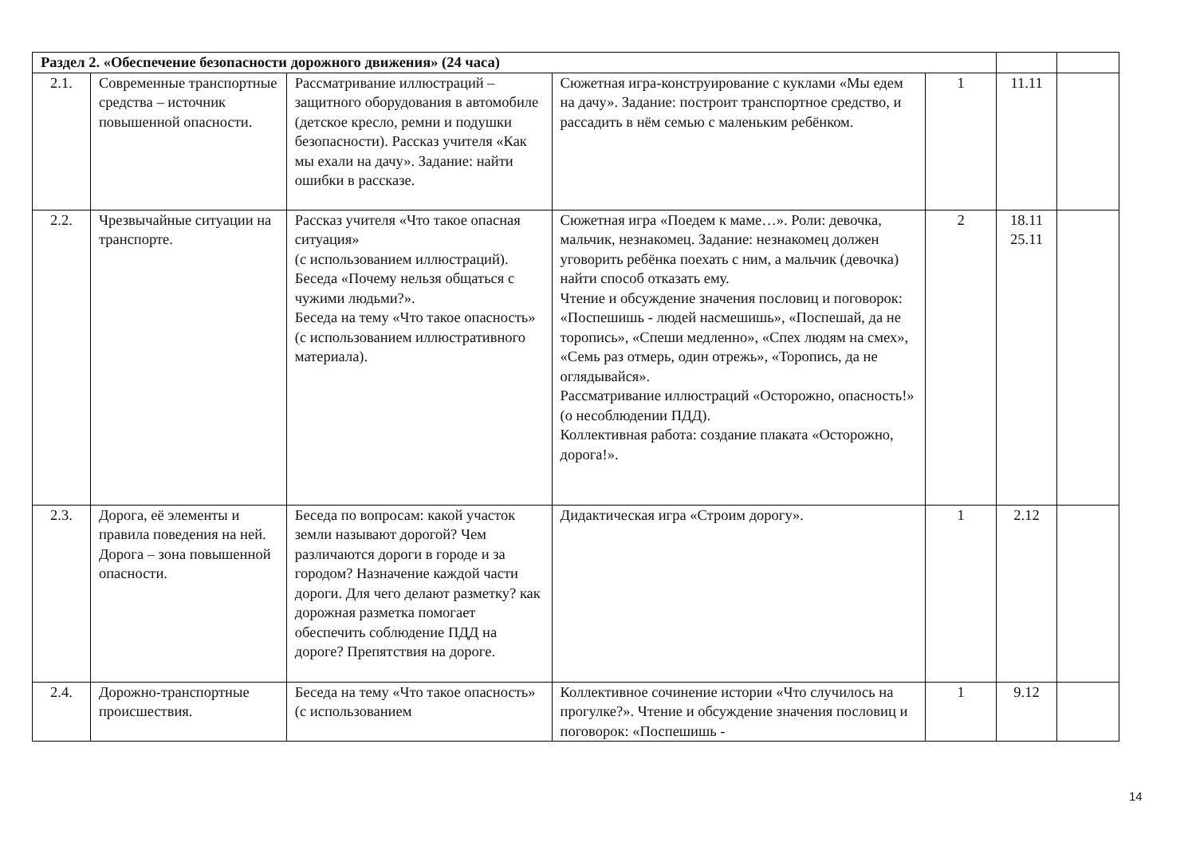| Раздел 2. «Обеспечение безопасности дорожного движения» (24 часа) | | | | | | |
| 2.1. | Современные транспортные средства – источник повышенной опасности. | Рассматривание иллюстраций – защитного оборудования в автомобиле (детское кресло, ремни и подушки безопасности). Рассказ учителя «Как мы ехали на дачу». Задание: найти ошибки в рассказе. | Сюжетная игра-конструирование с куклами «Мы едем на дачу». Задание: построит транспортное средство, и рассадить в нём семью с маленьким ребёнком. | 1 | 11.11 | |
| 2.2. | Чрезвычайные ситуации на транспорте. | Рассказ учителя «Что такое опасная ситуация» (с использованием иллюстраций). Беседа «Почему нельзя общаться с чужими людьми?». Беседа на тему «Что такое опасность» (с использованием иллюстративного материала). | Сюжетная игра «Поедем к маме…». Роли: девочка, мальчик, незнакомец. Задание: незнакомец должен уговорить ребёнка поехать с ним, а мальчик (девочка) найти способ отказать ему. Чтение и обсуждение значения пословиц и поговорок: «Поспешишь - людей насмешишь», «Поспешай, да не торопись», «Спеши медленно», «Спех людям на смех», «Семь раз отмерь, один отрежь», «Торопись, да не оглядывайся». Рассматривание иллюстраций «Осторожно, опасность!» (о несоблюдении ПДД). Коллективная работа: создание плаката «Осторожно, дорога!». | 2 | 18.11 25.11 | |
| 2.3. | Дорога, её элементы и правила поведения на ней. Дорога – зона повышенной опасности. | Беседа по вопросам: какой участок земли называют дорогой? Чем различаются дороги в городе и за городом? Назначение каждой части дороги. Для чего делают разметку? как дорожная разметка помогает обеспечить соблюдение ПДД на дороге? Препятствия на дороге. | Дидактическая игра «Строим дорогу». | 1 | 2.12 | |
| 2.4. | Дорожно-транспортные происшествия. | Беседа на тему «Что такое опасность» (с использованием | Коллективное сочинение истории «Что случилось на прогулке?». Чтение и обсуждение значения пословиц и поговорок: «Поспешишь - | 1 | 9.12 | |
14